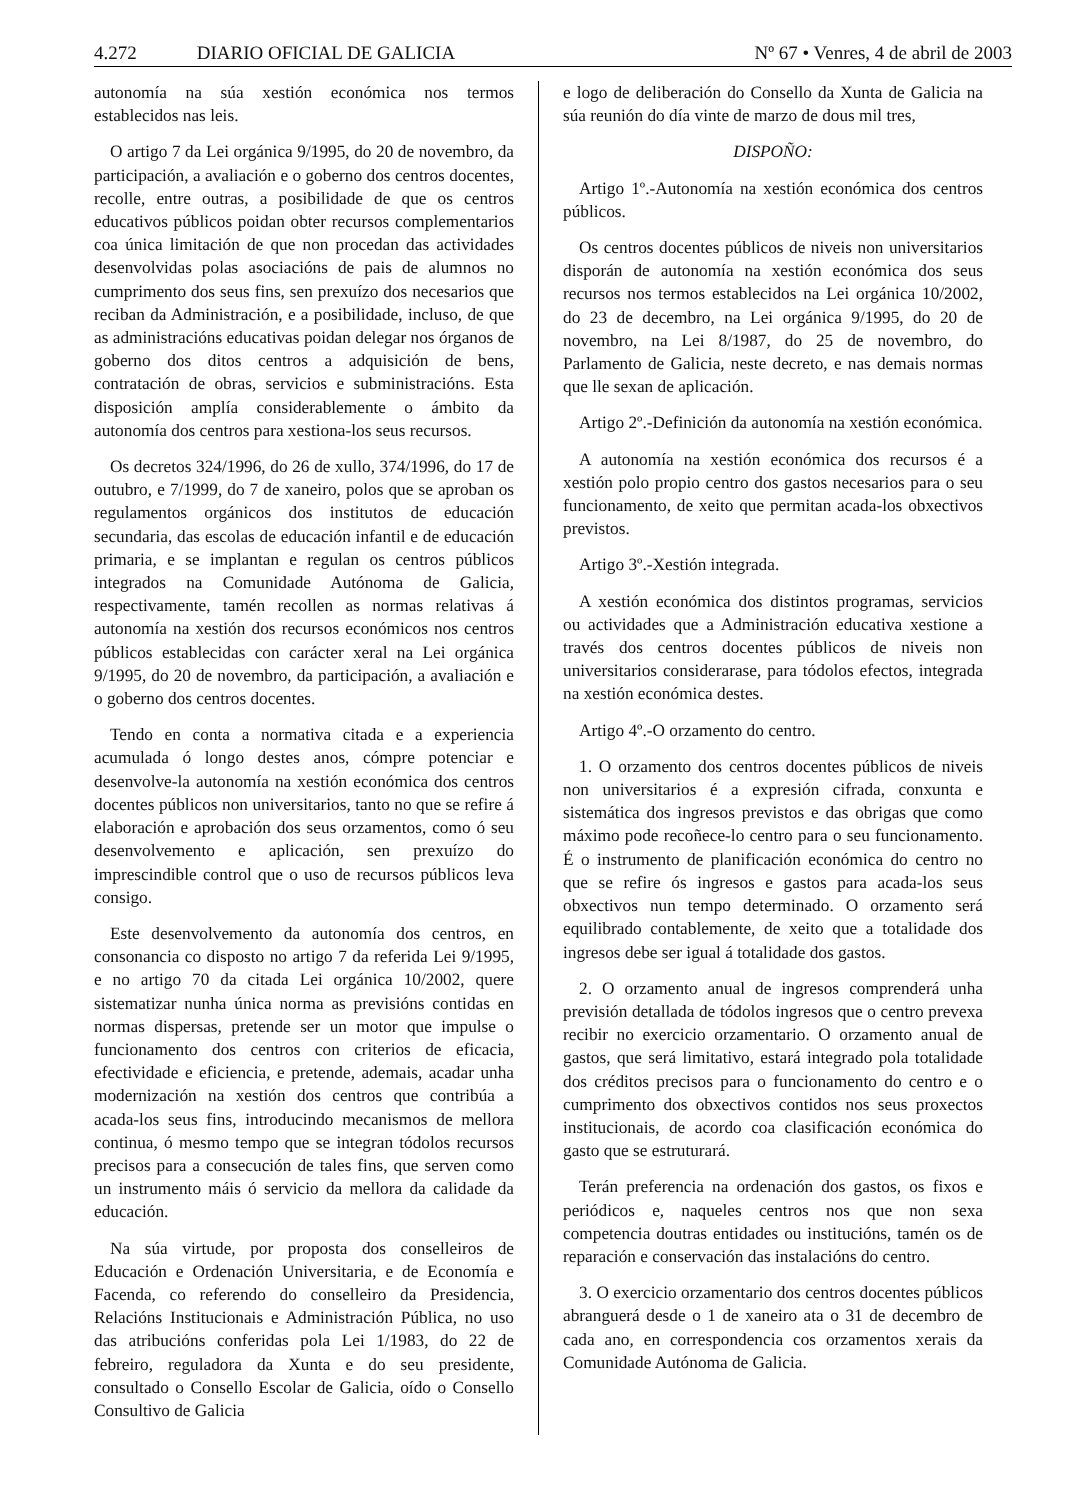4.272 DIARIO OFICIAL DE GALICIA
Nº 67 • Venres, 4 de abril de 2003
autonomía na súa xestión económica nos termos establecidos nas leis.
O artigo 7 da Lei orgánica 9/1995, do 20 de novembro, da participación, a avaliación e o goberno dos centros docentes, recolle, entre outras, a posibilidade de que os centros educativos públicos poidan obter recursos complementarios coa única limitación de que non procedan das actividades desenvolvidas polas asociacións de pais de alumnos no cumprimento dos seus fins, sen prexuízo dos necesarios que reciban da Administración, e a posibilidade, incluso, de que as administracións educativas poidan delegar nos órganos de goberno dos ditos centros a adquisición de bens, contratación de obras, servicios e subministracións. Esta disposición amplía considerablemente o ámbito da autonomía dos centros para xestiona-los seus recursos.
Os decretos 324/1996, do 26 de xullo, 374/1996, do 17 de outubro, e 7/1999, do 7 de xaneiro, polos que se aproban os regulamentos orgánicos dos institutos de educación secundaria, das escolas de educación infantil e de educación primaria, e se implantan e regulan os centros públicos integrados na Comunidade Autónoma de Galicia, respectivamente, tamén recollen as normas relativas á autonomía na xestión dos recursos económicos nos centros públicos establecidas con carácter xeral na Lei orgánica 9/1995, do 20 de novembro, da participación, a avaliación e o goberno dos centros docentes.
Tendo en conta a normativa citada e a experiencia acumulada ó longo destes anos, cómpre potenciar e desenvolve-la autonomía na xestión económica dos centros docentes públicos non universitarios, tanto no que se refire á elaboración e aprobación dos seus orzamentos, como ó seu desenvolvemento e aplicación, sen prexuízo do imprescindible control que o uso de recursos públicos leva consigo.
Este desenvolvemento da autonomía dos centros, en consonancia co disposto no artigo 7 da referida Lei 9/1995, e no artigo 70 da citada Lei orgánica 10/2002, quere sistematizar nunha única norma as previsións contidas en normas dispersas, pretende ser un motor que impulse o funcionamento dos centros con criterios de eficacia, efectividade e eficiencia, e pretende, ademais, acadar unha modernización na xestión dos centros que contribúa a acada-los seus fins, introducindo mecanismos de mellora continua, ó mesmo tempo que se integran tódolos recursos precisos para a consecución de tales fins, que serven como un instrumento máis ó servicio da mellora da calidade da educación.
Na súa virtude, por proposta dos conselleiros de Educación e Ordenación Universitaria, e de Economía e Facenda, co referendo do conselleiro da Presidencia, Relacións Institucionais e Administración Pública, no uso das atribucións conferidas pola Lei 1/1983, do 22 de febreiro, reguladora da Xunta e do seu presidente, consultado o Consello Escolar de Galicia, oído o Consello Consultivo de Galicia
e logo de deliberación do Consello da Xunta de Galicia na súa reunión do día vinte de marzo de dous mil tres,
DISPOÑO:
Artigo 1º.-Autonomía na xestión económica dos centros públicos.
Os centros docentes públicos de niveis non universitarios disporán de autonomía na xestión económica dos seus recursos nos termos establecidos na Lei orgánica 10/2002, do 23 de decembro, na Lei orgánica 9/1995, do 20 de novembro, na Lei 8/1987, do 25 de novembro, do Parlamento de Galicia, neste decreto, e nas demais normas que lle sexan de aplicación.
Artigo 2º.-Definición da autonomía na xestión económica.
A autonomía na xestión económica dos recursos é a xestión polo propio centro dos gastos necesarios para o seu funcionamento, de xeito que permitan acada-los obxectivos previstos.
Artigo 3º.-Xestión integrada.
A xestión económica dos distintos programas, servicios ou actividades que a Administración educativa xestione a través dos centros docentes públicos de niveis non universitarios considerarase, para tódolos efectos, integrada na xestión económica destes.
Artigo 4º.-O orzamento do centro.
1. O orzamento dos centros docentes públicos de niveis non universitarios é a expresión cifrada, conxunta e sistemática dos ingresos previstos e das obrigas que como máximo pode recoñece-lo centro para o seu funcionamento. É o instrumento de planificación económica do centro no que se refire ós ingresos e gastos para acada-los seus obxectivos nun tempo determinado. O orzamento será equilibrado contablemente, de xeito que a totalidade dos ingresos debe ser igual á totalidade dos gastos.
2. O orzamento anual de ingresos comprenderá unha previsión detallada de tódolos ingresos que o centro prevexa recibir no exercicio orzamentario. O orzamento anual de gastos, que será limitativo, estará integrado pola totalidade dos créditos precisos para o funcionamento do centro e o cumprimento dos obxectivos contidos nos seus proxectos institucionais, de acordo coa clasificación económica do gasto que se estruturará.
Terán preferencia na ordenación dos gastos, os fixos e periódicos e, naqueles centros nos que non sexa competencia doutras entidades ou institucións, tamén os de reparación e conservación das instalacións do centro.
3. O exercicio orzamentario dos centros docentes públicos abranguerá desde o 1 de xaneiro ata o 31 de decembro de cada ano, en correspondencia cos orzamentos xerais da Comunidade Autónoma de Galicia.